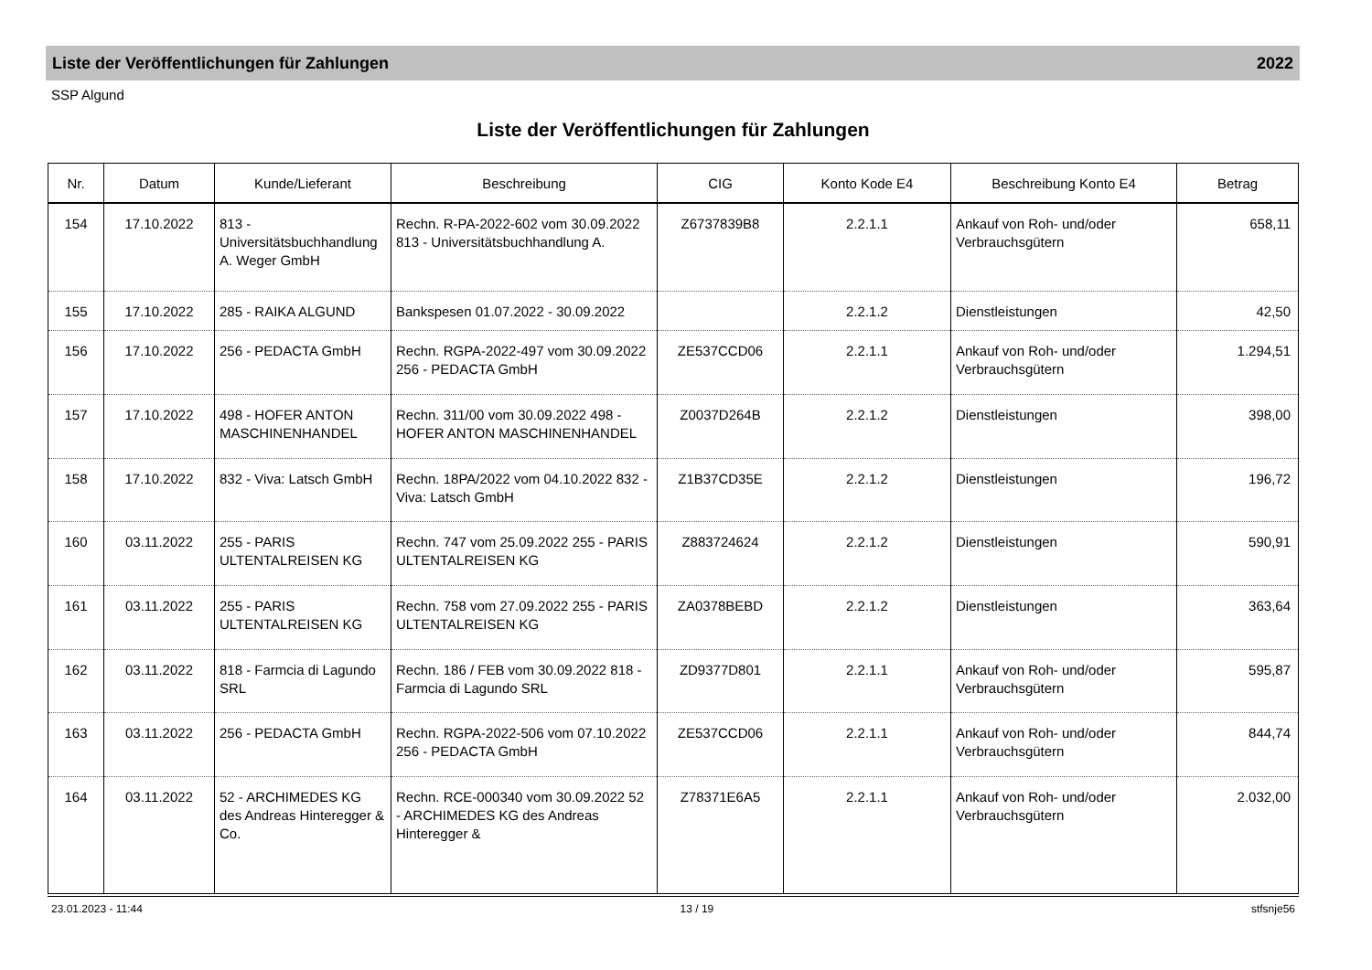Liste der Veröffentlichungen für Zahlungen 2022
SSP Algund
Liste der Veröffentlichungen für Zahlungen
| Nr. | Datum | Kunde/Lieferant | Beschreibung | CIG | Konto Kode E4 | Beschreibung Konto E4 | Betrag |
| --- | --- | --- | --- | --- | --- | --- | --- |
| 154 | 17.10.2022 | 813 - Universitätsbuchhandlung A. Weger GmbH | Rechn. R-PA-2022-602 vom 30.09.2022 813 - Universitätsbuchhandlung A. | Z6737839B8 | 2.2.1.1 | Ankauf von Roh- und/oder Verbrauchsgütern | 658,11 |
| 155 | 17.10.2022 | 285 - RAIKA ALGUND | Bankspesen 01.07.2022 - 30.09.2022 | | 2.2.1.2 | Dienstleistungen | 42,50 |
| 156 | 17.10.2022 | 256 - PEDACTA GmbH | Rechn. RGPA-2022-497 vom 30.09.2022 256 - PEDACTA GmbH | ZE537CCD06 | 2.2.1.1 | Ankauf von Roh- und/oder Verbrauchsgütern | 1.294,51 |
| 157 | 17.10.2022 | 498 - HOFER ANTON MASCHINENHANDEL | Rechn. 311/00 vom 30.09.2022 498 - HOFER ANTON MASCHINENHANDEL | Z0037D264B | 2.2.1.2 | Dienstleistungen | 398,00 |
| 158 | 17.10.2022 | 832 - Viva: Latsch GmbH | Rechn. 18PA/2022 vom 04.10.2022 832 - Viva: Latsch GmbH | Z1B37CD35E | 2.2.1.2 | Dienstleistungen | 196,72 |
| 160 | 03.11.2022 | 255 - PARIS ULTENTALREISEN KG | Rechn. 747 vom 25.09.2022 255 - PARIS ULTENTALREISEN KG | Z883724624 | 2.2.1.2 | Dienstleistungen | 590,91 |
| 161 | 03.11.2022 | 255 - PARIS ULTENTALREISEN KG | Rechn. 758 vom 27.09.2022 255 - PARIS ULTENTALREISEN KG | ZA0378BEBD | 2.2.1.2 | Dienstleistungen | 363,64 |
| 162 | 03.11.2022 | 818 - Farmcia di Lagundo SRL | Rechn. 186 / FEB vom 30.09.2022 818 - Farmcia di Lagundo SRL | ZD9377D801 | 2.2.1.1 | Ankauf von Roh- und/oder Verbrauchsgütern | 595,87 |
| 163 | 03.11.2022 | 256 - PEDACTA GmbH | Rechn. RGPA-2022-506 vom 07.10.2022 256 - PEDACTA GmbH | ZE537CCD06 | 2.2.1.1 | Ankauf von Roh- und/oder Verbrauchsgütern | 844,74 |
| 164 | 03.11.2022 | 52 - ARCHIMEDES KG des Andreas Hinteregger & Co. | Rechn. RCE-000340 vom 30.09.2022 52 - ARCHIMEDES KG des Andreas Hinteregger & | Z78371E6A5 | 2.2.1.1 | Ankauf von Roh- und/oder Verbrauchsgütern | 2.032,00 |
23.01.2023 - 11:44 13 / 19 stfsnje56